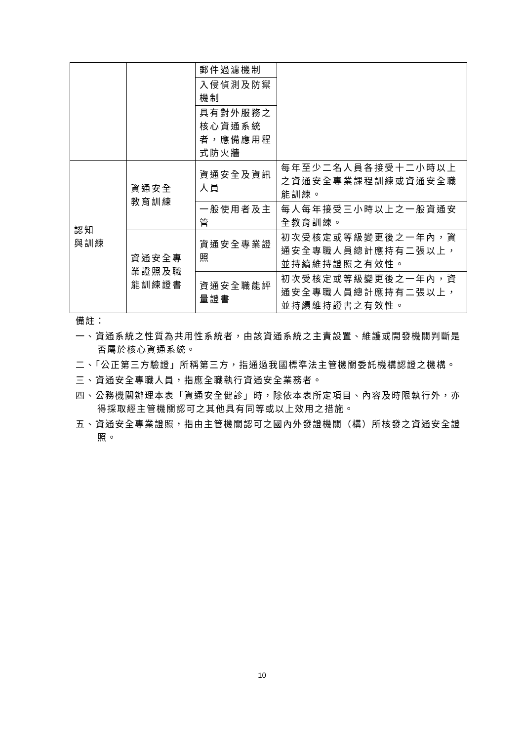| | | 郵件過濾機制 | |
| | | 入侵偵測及防禦機制 | |
| | | 具有對外服務之核心資通系統者，應備應用程式防火牆 | |
| 認知 與訓練 | 資通安全 教育訓練 | 資通安全及資訊人員 | 每年至少二名人員各接受十二小時以上之資通安全專業課程訓練或資通安全職能訓練。 |
| | | 一般使用者及主管 | 每人每年接受三小時以上之一般資通安全教育訓練。 |
| | 資通安全專業證照及職能訓練證書 | 資通安全專業證照 | 初次受核定或等級變更後之一年內，資通安全專職人員總計應持有二張以上，並持續維持證照之有效性。 |
| | | 資通安全職能評量證書 | 初次受核定或等級變更後之一年內，資通安全專職人員總計應持有二張以上，並持續維持證書之有效性。 |
備註：
一、資通系統之性質為共用性系統者，由該資通系統之主責設置、維護或開發機關判斷是否屬於核心資通系統。
二、「公正第三方驗證」所稱第三方，指通過我國標準法主管機關委託機構認證之機構。
三、資通安全專職人員，指應全職執行資通安全業務者。
四、公務機關辦理本表「資通安全健診」時，除依本表所定項目、內容及時限執行外，亦得採取經主管機關認可之其他具有同等或以上效用之措施。
五、資通安全專業證照，指由主管機關認可之國內外發證機關（構）所核發之資通安全證照。
10